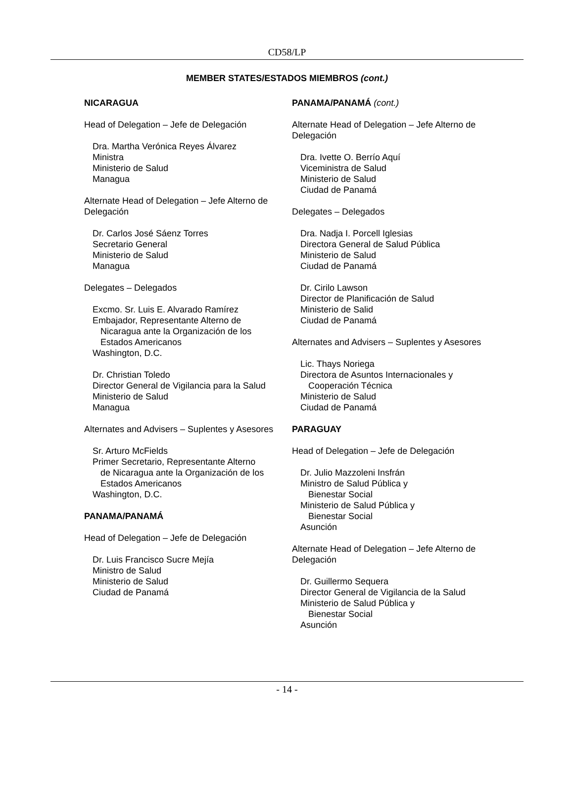CD58/LP
MEMBER STATES/ESTADOS MIEMBROS (cont.)
NICARAGUA
Head of Delegation – Jefe de Delegación
Dra. Martha Verónica Reyes Álvarez
Ministra
Ministerio de Salud
Managua
Alternate Head of Delegation – Jefe Alterno de Delegación
Dr. Carlos José Sáenz Torres
Secretario General
Ministerio de Salud
Managua
Delegates – Delegados
Excmo. Sr. Luis E. Alvarado Ramírez
Embajador, Representante Alterno de
Nicaragua ante la Organización de los
Estados Americanos
Washington, D.C.
Dr. Christian Toledo
Director General de Vigilancia para la Salud
Ministerio de Salud
Managua
Alternates and Advisers – Suplentes y Asesores
Sr. Arturo McFields
Primer Secretario, Representante Alterno
de Nicaragua ante la Organización de los
Estados Americanos
Washington, D.C.
PANAMA/PANAMÁ
Head of Delegation – Jefe de Delegación
Dr. Luis Francisco Sucre Mejía
Ministro de Salud
Ministerio de Salud
Ciudad de Panamá
PANAMA/PANAMÁ (cont.)
Alternate Head of Delegation – Jefe Alterno de Delegación
Dra. Ivette O. Berrío Aquí
Viceministra de Salud
Ministerio de Salud
Ciudad de Panamá
Delegates – Delegados
Dra. Nadja I. Porcell Iglesias
Directora General de Salud Pública
Ministerio de Salud
Ciudad de Panamá
Dr. Cirilo Lawson
Director de Planificación de Salud
Ministerio de Salid
Ciudad de Panamá
Alternates and Advisers – Suplentes y Asesores
Lic. Thays Noriega
Directora de Asuntos Internacionales y
Cooperación Técnica
Ministerio de Salud
Ciudad de Panamá
PARAGUAY
Head of Delegation – Jefe de Delegación
Dr. Julio Mazzoleni Insfrán
Ministro de Salud Pública y
Bienestar Social
Ministerio de Salud Pública y
Bienestar Social
Asunción
Alternate Head of Delegation – Jefe Alterno de Delegación
Dr. Guillermo Sequera
Director General de Vigilancia de la Salud
Ministerio de Salud Pública y
Bienestar Social
Asunción
- 14 -